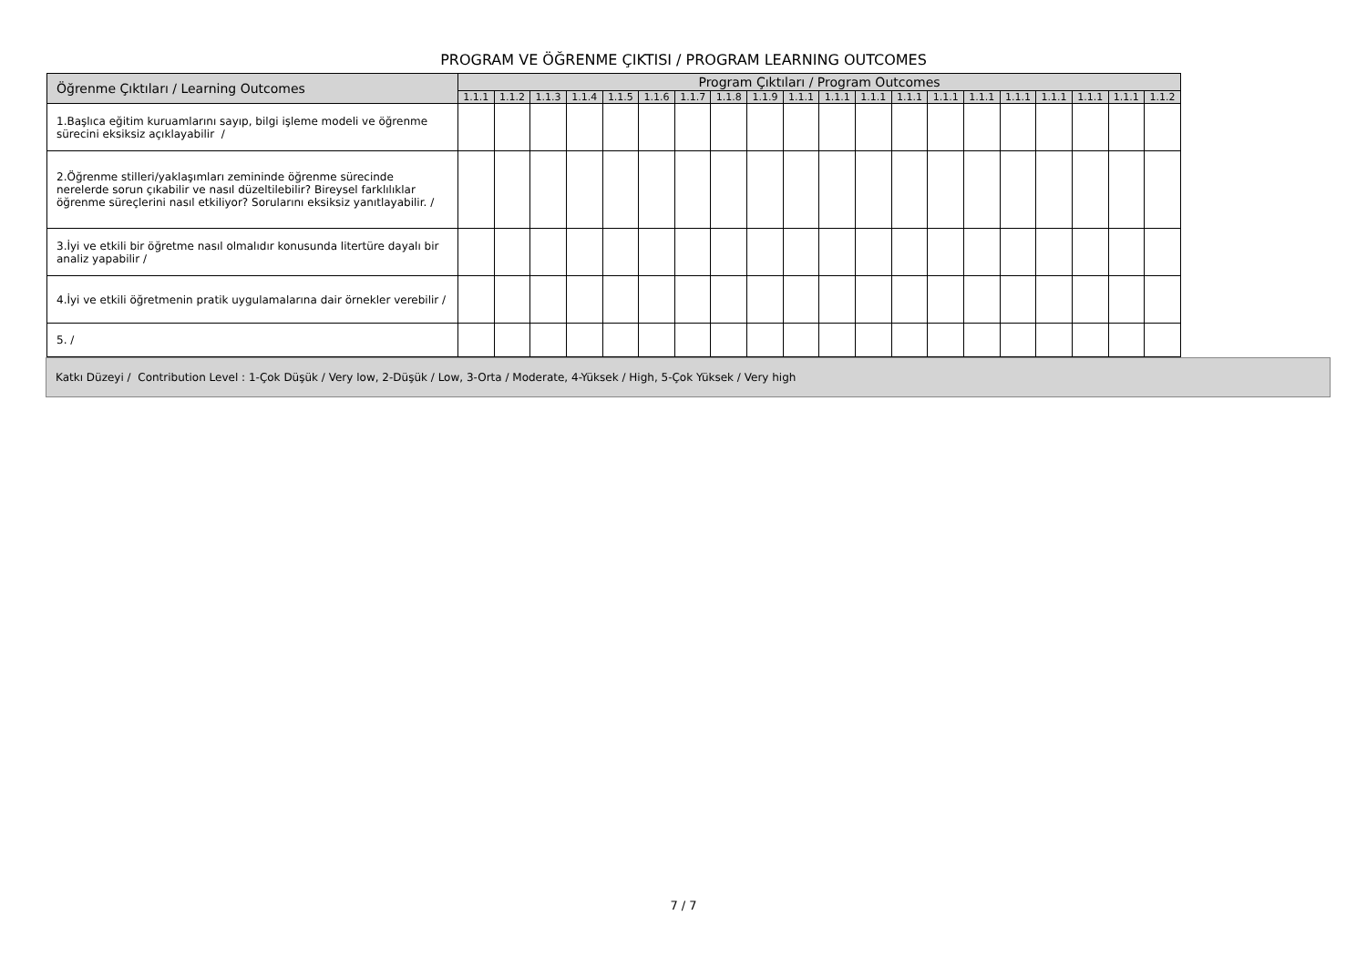PROGRAM VE ÖĞRENME ÇIKTISI / PROGRAM LEARNING OUTCOMES
| Öğrenme Çıktıları / Learning Outcomes | Program Çıktıları / Program Outcomes | | | | | | | | | | | | | | | | | | | |
| --- | --- | --- | --- | --- | --- | --- | --- | --- | --- | --- | --- | --- | --- | --- | --- | --- | --- | --- | --- | --- |
| | 1.1.1 | 1.1.2 | 1.1.3 | 1.1.4 | 1.1.5 | 1.1.6 | 1.1.7 | 1.1.8 | 1.1.9 | 1.1.1 | 1.1.1 | 1.1.1 | 1.1.1 | 1.1.1 | 1.1.1 | 1.1.1 | 1.1.1 | 1.1.1 | 1.1.1 | 1.1.2 |
| 1.Başlıca eğitim kuruamlarını sayıp, bilgi işleme modeli ve öğrenme sürecini eksiksiz açıklayabilir / | | | | | | | | | | | | | | | | | | | | |
| 2.Öğrenme stilleri/yaklaşımları zemininde öğrenme sürecinde nerelerde sorun çıkabilir ve nasıl düzeltilebilir? Bireysel farklılıklar öğrenme süreçlerini nasıl etkiliyor? Sorularını eksiksiz yanıtlayabilir. / | | | | | | | | | | | | | | | | | | | | |
| 3.İyi ve etkili bir öğretme nasıl olmalıdır konusunda litertüre dayalı bir analiz yapabilir / | | | | | | | | | | | | | | | | | | | | |
| 4.İyi ve etkili öğretmenin pratik uygulamalarına dair örnekler verebilir / | | | | | | | | | | | | | | | | | | | | |
| 5. / | | | | | | | | | | | | | | | | | | | | |
Katkı Düzeyi / Contribution Level : 1-Çok Düşük / Very low, 2-Düşük / Low, 3-Orta / Moderate, 4-Yüksek / High, 5-Çok Yüksek / Very high
7 / 7